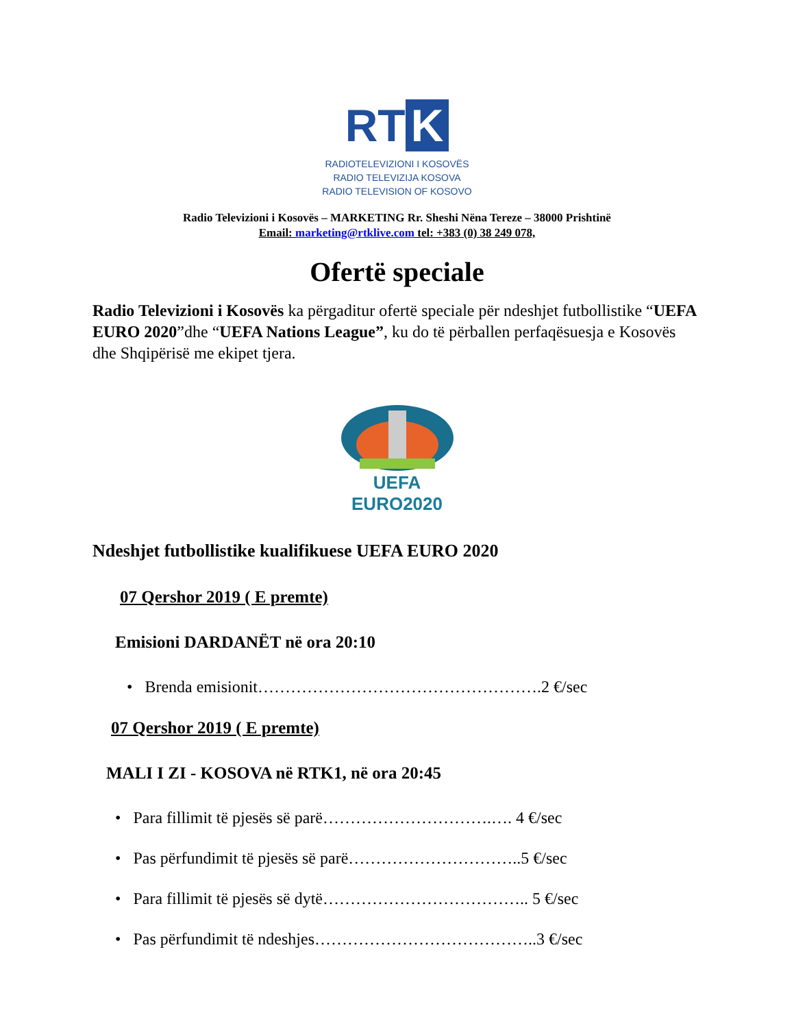RT K
RADIOTELEVIZIONI I KOSOVËS
RADIO TELEVIZIJA KOSOVA
RADIO TELEVISION OF KOSOVO
Radio Televizioni i Kosovës – MARKETING Rr. Sheshi Nëna Tereze – 38000 Prishtinë
Email: marketing@rtklive.com tel: +383 (0) 38 249 078,
Ofertë speciale
Radio Televizioni i Kosovës ka përgaditur ofertë speciale për ndeshjet futbollistike “UEFA EURO 2020”dhe “UEFA Nations League”, ku do të përballen perfaqësuesja e Kosovës dhe Shqipërisë me ekipet tjera.
UEFA
EURO2020
Ndeshjet futbollistike kualifikuese UEFA EURO 2020
07 Qershor 2019 ( E premte)
Emisioni DARDANËT në ora 20:10
• Brenda emisionit…………………………………………….2 €/sec
07 Qershor 2019 ( E premte)
MALI I ZI - KOSOVA në RTK1, në ora 20:45
• Para fillimit të pjesës së parë………………………….…. 4 €/sec
• Pas përfundimit të pjesës së parë…………………………..5 €/sec
• Para fillimit të pjesës së dytë……………………………….. 5 €/sec
• Pas përfundimit të ndeshjes…………………………………..3 €/sec